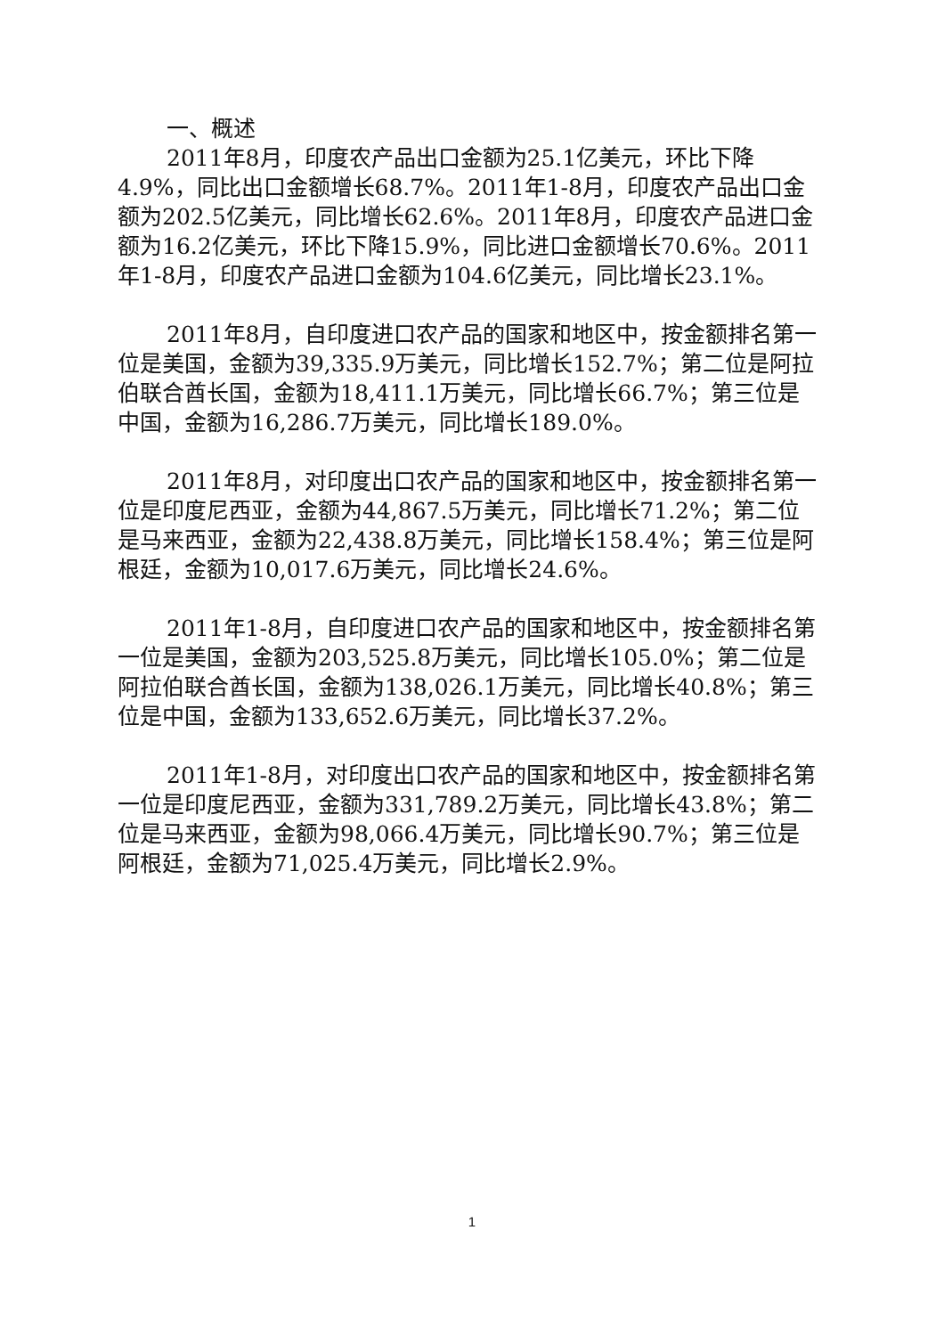一、概述
2011年8月，印度农产品出口金额为25.1亿美元，环比下降4.9%，同比出口金额增长68.7%。2011年1-8月，印度农产品出口金额为202.5亿美元，同比增长62.6%。2011年8月，印度农产品进口金额为16.2亿美元，环比下降15.9%，同比进口金额增长70.6%。2011年1-8月，印度农产品进口金额为104.6亿美元，同比增长23.1%。
2011年8月，自印度进口农产品的国家和地区中，按金额排名第一位是美国，金额为39,335.9万美元，同比增长152.7%；第二位是阿拉伯联合酋长国，金额为18,411.1万美元，同比增长66.7%；第三位是中国，金额为16,286.7万美元，同比增长189.0%。
2011年8月，对印度出口农产品的国家和地区中，按金额排名第一位是印度尼西亚，金额为44,867.5万美元，同比增长71.2%；第二位是马来西亚，金额为22,438.8万美元，同比增长158.4%；第三位是阿根廷，金额为10,017.6万美元，同比增长24.6%。
2011年1-8月，自印度进口农产品的国家和地区中，按金额排名第一位是美国，金额为203,525.8万美元，同比增长105.0%；第二位是阿拉伯联合酋长国，金额为138,026.1万美元，同比增长40.8%；第三位是中国，金额为133,652.6万美元，同比增长37.2%。
2011年1-8月，对印度出口农产品的国家和地区中，按金额排名第一位是印度尼西亚，金额为331,789.2万美元，同比增长43.8%；第二位是马来西亚，金额为98,066.4万美元，同比增长90.7%；第三位是阿根廷，金额为71,025.4万美元，同比增长2.9%。
1